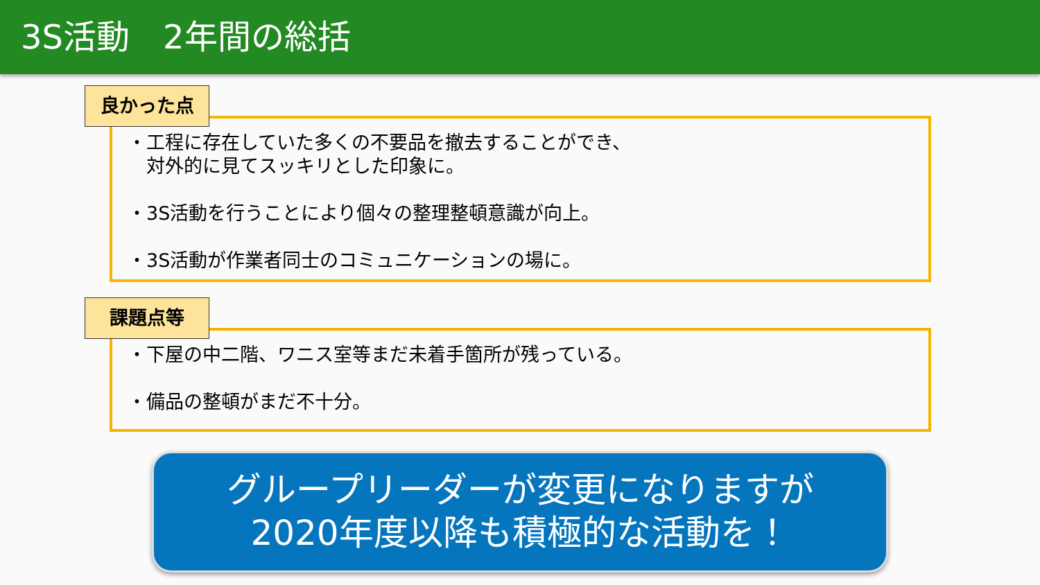3S活動　2年間の総括
良かった点
・工程に存在していた多くの不要品を撤去することができ、
　対外的に見てスッキリとした印象に。
・3S活動を行うことにより個々の整理整頓意識が向上。
・3S活動が作業者同士のコミュニケーションの場に。
課題点等
・下屋の中二階、ワニス室等まだ未着手箇所が残っている。
・備品の整頓がまだ不十分。
グループリーダーが変更になりますが
2020年度以降も積極的な活動を！